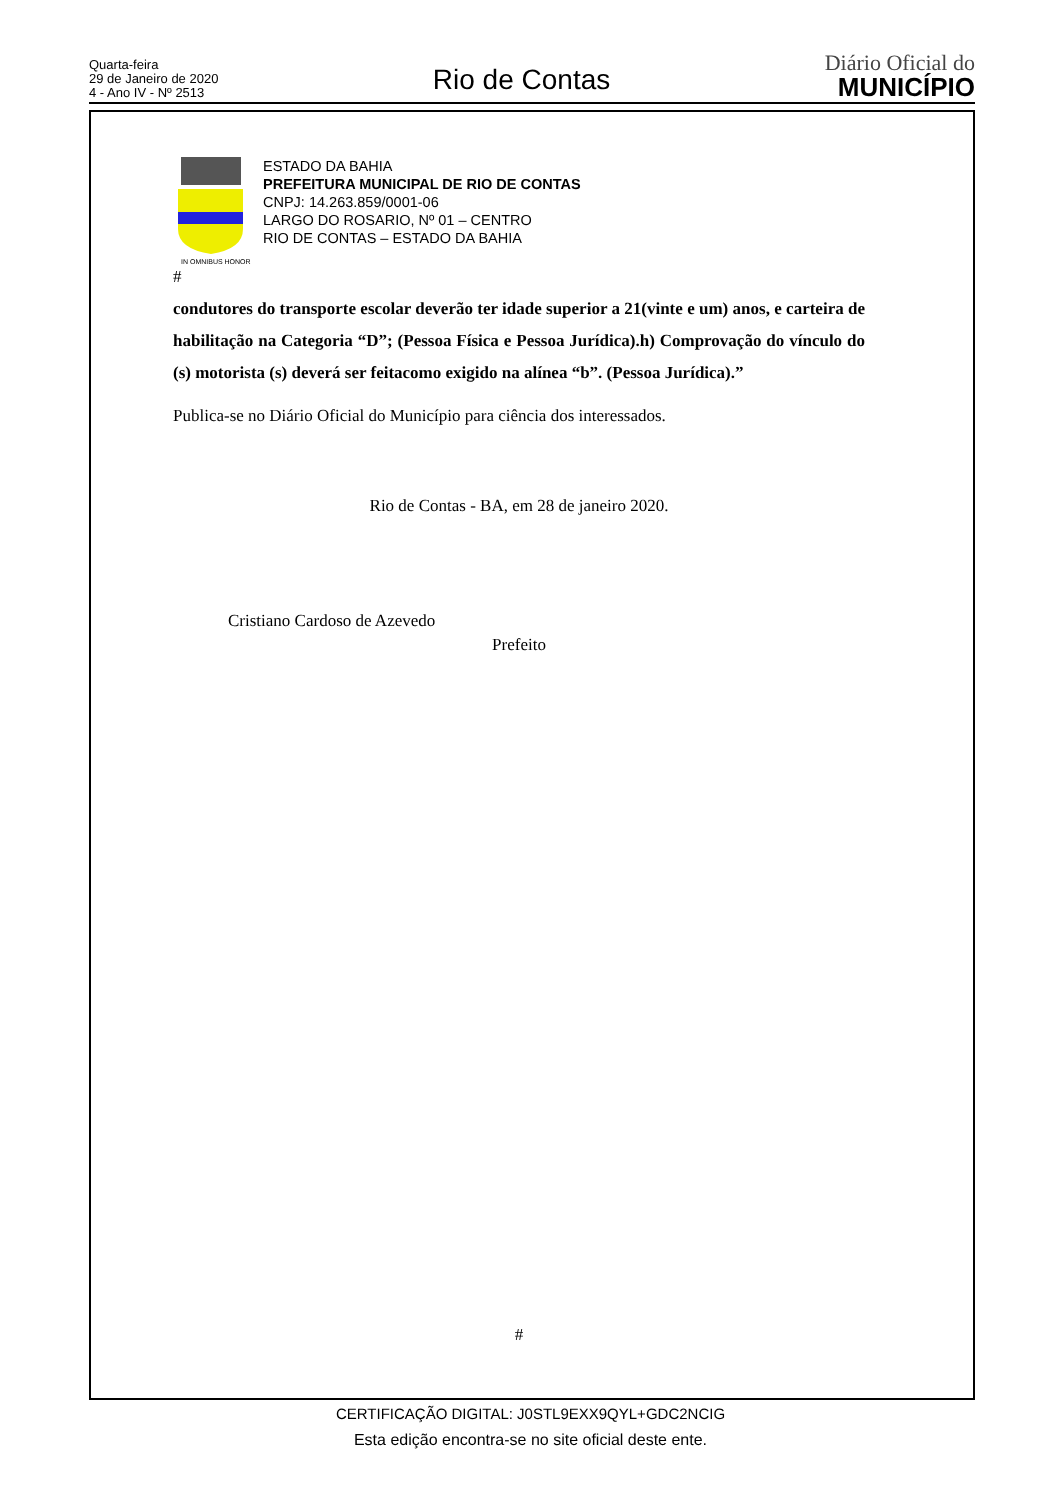Quarta-feira
29 de Janeiro de 2020
4 - Ano IV - Nº 2513
Rio de Contas
Diário Oficial do
MUNICÍPIO
IN OMNIBUS HONOR
ESTADO DA BAHIA
PREFEITURA MUNICIPAL DE RIO DE CONTAS
CNPJ: 14.263.859/0001-06
LARGO DO ROSARIO, Nº 01 – CENTRO
RIO DE CONTAS – ESTADO DA BAHIA
#
condutores do transporte escolar deverão ter idade superior a 21(vinte e um) anos, e carteira de habilitação na Categoria “D”; (Pessoa Física e Pessoa Jurídica).h) Comprovação do vínculo do (s) motorista (s) deverá ser feitacomo exigido na alínea “b”. (Pessoa Jurídica).”
Publica-se no Diário Oficial do Município para ciência dos interessados.
Rio de Contas - BA, em 28 de janeiro 2020.
Cristiano Cardoso de Azevedo
Prefeito
#
CERTIFICAÇÃO DIGITAL: J0STL9EXX9QYL+GDC2NCIG
Esta edição encontra-se no site oficial deste ente.